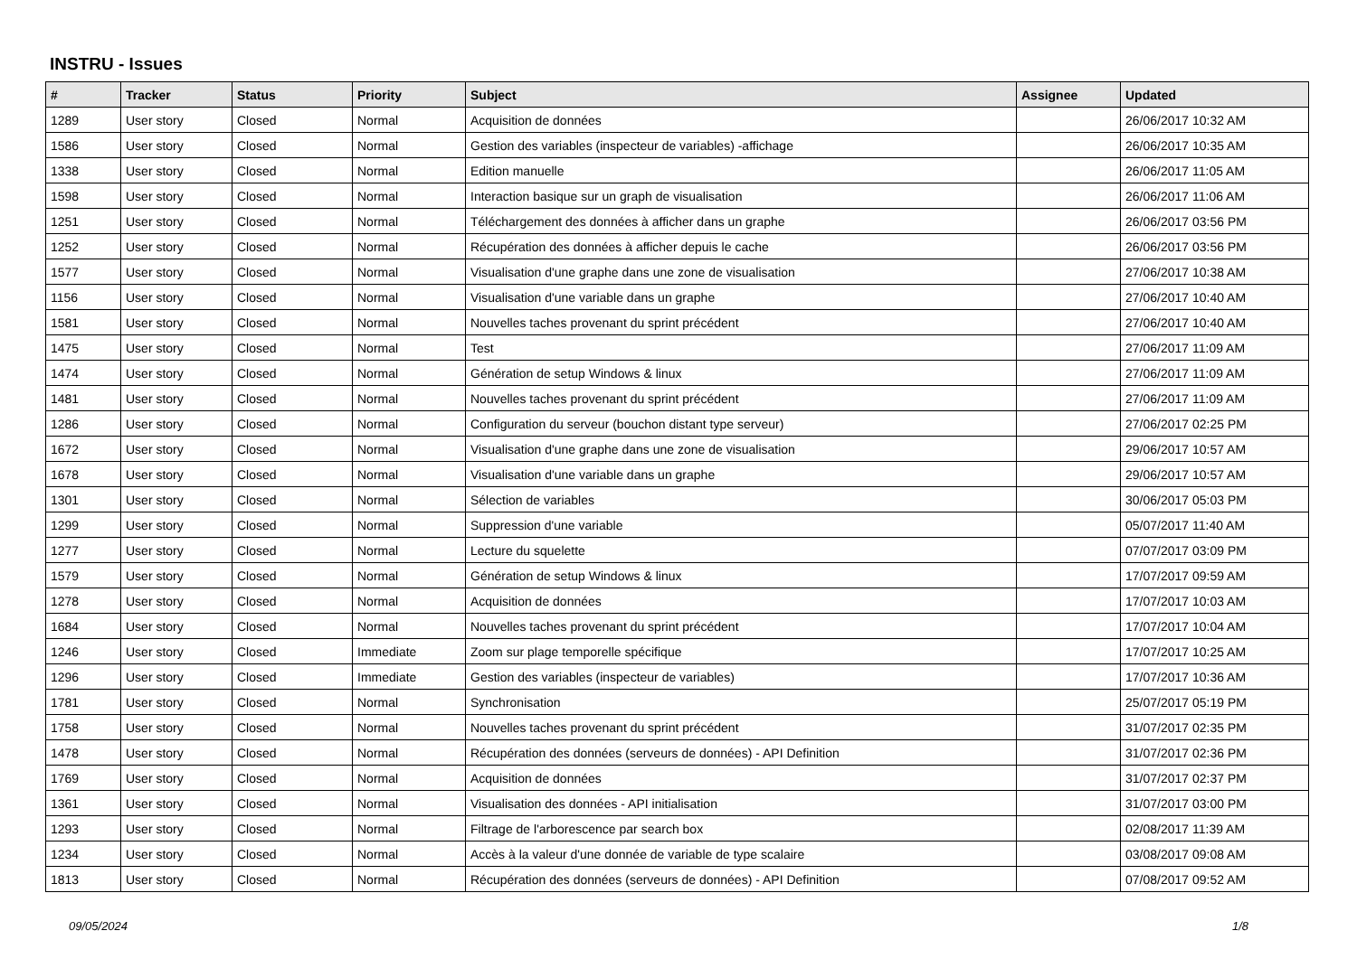INSTRU - Issues
| # | Tracker | Status | Priority | Subject | Assignee | Updated |
| --- | --- | --- | --- | --- | --- | --- |
| 1289 | User story | Closed | Normal | Acquisition de données | | 26/06/2017 10:32 AM |
| 1586 | User story | Closed | Normal | Gestion des variables (inspecteur de variables) -affichage | | 26/06/2017 10:35 AM |
| 1338 | User story | Closed | Normal | Edition manuelle | | 26/06/2017 11:05 AM |
| 1598 | User story | Closed | Normal | Interaction basique sur un graph de visualisation | | 26/06/2017 11:06 AM |
| 1251 | User story | Closed | Normal | Téléchargement des données à afficher dans un graphe | | 26/06/2017 03:56 PM |
| 1252 | User story | Closed | Normal | Récupération des données à afficher depuis le cache | | 26/06/2017 03:56 PM |
| 1577 | User story | Closed | Normal | Visualisation d'une graphe dans une zone de visualisation | | 27/06/2017 10:38 AM |
| 1156 | User story | Closed | Normal | Visualisation d'une variable dans un graphe | | 27/06/2017 10:40 AM |
| 1581 | User story | Closed | Normal | Nouvelles taches provenant du sprint précédent | | 27/06/2017 10:40 AM |
| 1475 | User story | Closed | Normal | Test | | 27/06/2017 11:09 AM |
| 1474 | User story | Closed | Normal | Génération de setup Windows & linux | | 27/06/2017 11:09 AM |
| 1481 | User story | Closed | Normal | Nouvelles taches provenant du sprint précédent | | 27/06/2017 11:09 AM |
| 1286 | User story | Closed | Normal | Configuration du serveur (bouchon distant type serveur) | | 27/06/2017 02:25 PM |
| 1672 | User story | Closed | Normal | Visualisation d'une graphe dans une zone de visualisation | | 29/06/2017 10:57 AM |
| 1678 | User story | Closed | Normal | Visualisation d'une variable dans un graphe | | 29/06/2017 10:57 AM |
| 1301 | User story | Closed | Normal | Sélection de variables | | 30/06/2017 05:03 PM |
| 1299 | User story | Closed | Normal | Suppression d'une variable | | 05/07/2017 11:40 AM |
| 1277 | User story | Closed | Normal | Lecture du squelette | | 07/07/2017 03:09 PM |
| 1579 | User story | Closed | Normal | Génération de setup Windows & linux | | 17/07/2017 09:59 AM |
| 1278 | User story | Closed | Normal | Acquisition de données | | 17/07/2017 10:03 AM |
| 1684 | User story | Closed | Normal | Nouvelles taches provenant du sprint précédent | | 17/07/2017 10:04 AM |
| 1246 | User story | Closed | Immediate | Zoom sur plage temporelle spécifique | | 17/07/2017 10:25 AM |
| 1296 | User story | Closed | Immediate | Gestion des variables (inspecteur de variables) | | 17/07/2017 10:36 AM |
| 1781 | User story | Closed | Normal | Synchronisation | | 25/07/2017 05:19 PM |
| 1758 | User story | Closed | Normal | Nouvelles taches provenant du sprint précédent | | 31/07/2017 02:35 PM |
| 1478 | User story | Closed | Normal | Récupération des données (serveurs de données) - API Definition | | 31/07/2017 02:36 PM |
| 1769 | User story | Closed | Normal | Acquisition de données | | 31/07/2017 02:37 PM |
| 1361 | User story | Closed | Normal | Visualisation des données - API initialisation | | 31/07/2017 03:00 PM |
| 1293 | User story | Closed | Normal | Filtrage de l'arborescence par search box | | 02/08/2017 11:39 AM |
| 1234 | User story | Closed | Normal | Accès à la valeur d'une donnée de variable de type scalaire | | 03/08/2017 09:08 AM |
| 1813 | User story | Closed | Normal | Récupération des données (serveurs de données) - API Definition | | 07/08/2017 09:52 AM |
09/05/2024 1/8